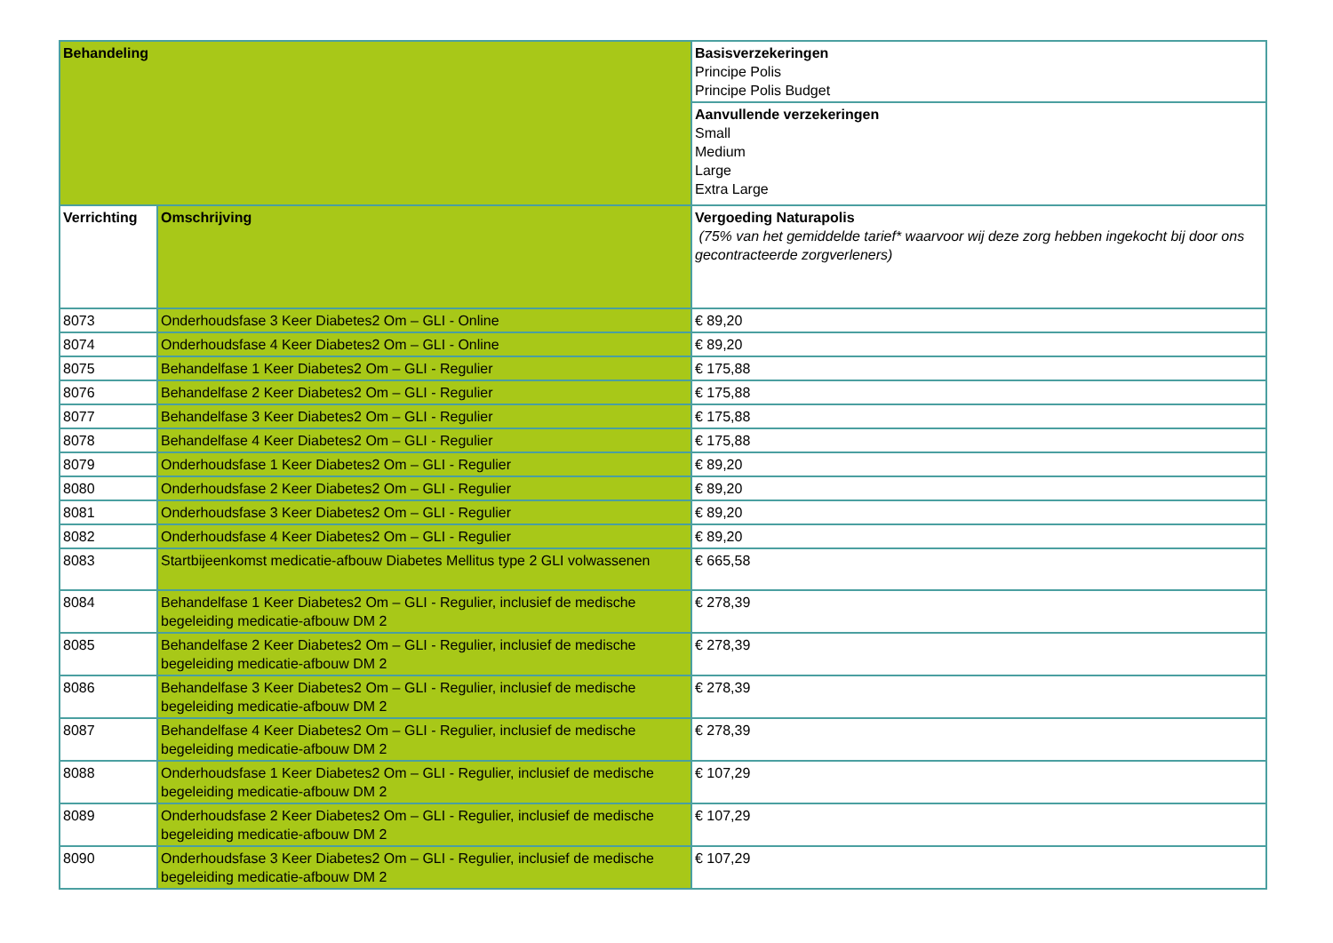| Behandeling | | Basisverzekeringen Principe Polis Principe Polis Budget |
| | | Aanvullende verzekeringen Small Medium Large Extra Large |
| Verrichting | Omschrijving | Vergoeding Naturapolis (75% van het gemiddelde tarief* waarvoor wij deze zorg hebben ingekocht bij door ons gecontracteerde zorgverleners) |
| 8073 | Onderhoudsfase 3 Keer Diabetes2 Om – GLI - Online | € 89,20 |
| 8074 | Onderhoudsfase 4 Keer Diabetes2 Om – GLI - Online | € 89,20 |
| 8075 | Behandelfase 1 Keer Diabetes2 Om – GLI - Regulier | € 175,88 |
| 8076 | Behandelfase 2 Keer Diabetes2 Om – GLI - Regulier | € 175,88 |
| 8077 | Behandelfase 3 Keer Diabetes2 Om – GLI - Regulier | € 175,88 |
| 8078 | Behandelfase 4 Keer Diabetes2 Om – GLI - Regulier | € 175,88 |
| 8079 | Onderhoudsfase 1 Keer Diabetes2 Om – GLI - Regulier | € 89,20 |
| 8080 | Onderhoudsfase 2 Keer Diabetes2 Om – GLI - Regulier | € 89,20 |
| 8081 | Onderhoudsfase 3 Keer Diabetes2 Om – GLI - Regulier | € 89,20 |
| 8082 | Onderhoudsfase 4 Keer Diabetes2 Om – GLI - Regulier | € 89,20 |
| 8083 | Startbijeenkomst medicatie-afbouw Diabetes Mellitus type 2 GLI volwassenen | € 665,58 |
| 8084 | Behandelfase 1 Keer Diabetes2 Om – GLI - Regulier, inclusief de medische begeleiding medicatie-afbouw DM 2 | € 278,39 |
| 8085 | Behandelfase 2 Keer Diabetes2 Om – GLI - Regulier, inclusief de medische begeleiding medicatie-afbouw DM 2 | € 278,39 |
| 8086 | Behandelfase 3 Keer Diabetes2 Om – GLI - Regulier, inclusief de medische begeleiding medicatie-afbouw DM 2 | € 278,39 |
| 8087 | Behandelfase 4 Keer Diabetes2 Om – GLI - Regulier, inclusief de medische begeleiding medicatie-afbouw DM 2 | € 278,39 |
| 8088 | Onderhoudsfase 1 Keer Diabetes2 Om – GLI - Regulier, inclusief de medische begeleiding medicatie-afbouw DM 2 | € 107,29 |
| 8089 | Onderhoudsfase 2 Keer Diabetes2 Om – GLI - Regulier, inclusief de medische begeleiding medicatie-afbouw DM 2 | € 107,29 |
| 8090 | Onderhoudsfase 3 Keer Diabetes2 Om – GLI - Regulier, inclusief de medische begeleiding medicatie-afbouw DM 2 | € 107,29 |